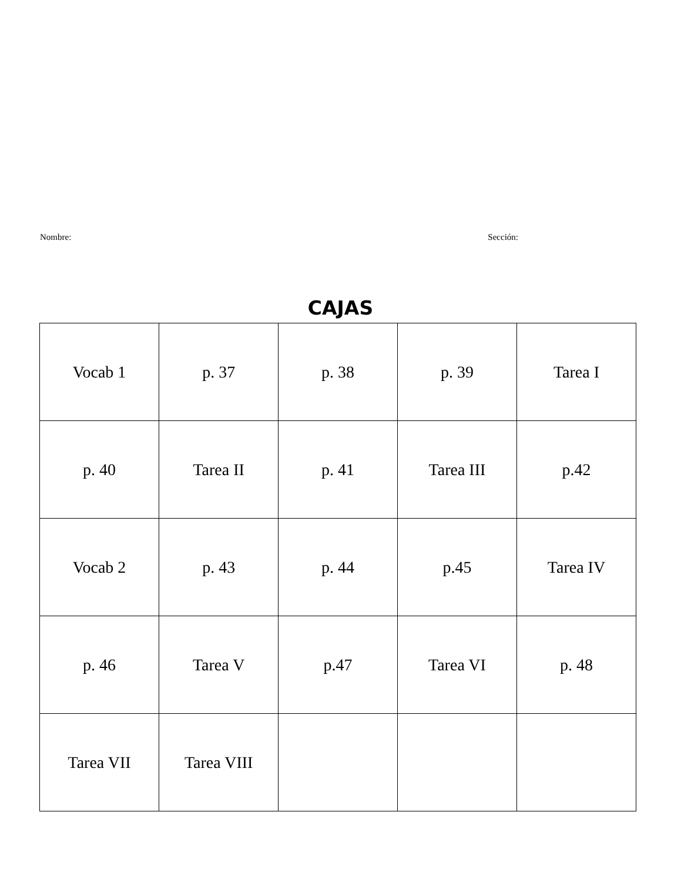Nombre: Sección:
CAJAS
| Vocab 1 | p. 37 | p. 38 | p. 39 | Tarea I |
| p. 40 | Tarea II | p. 41 | Tarea III | p.42 |
| Vocab 2 | p. 43 | p. 44 | p.45 | Tarea IV |
| p. 46 | Tarea V | p.47 | Tarea VI | p. 48 |
| Tarea VII | Tarea VIII | | | |